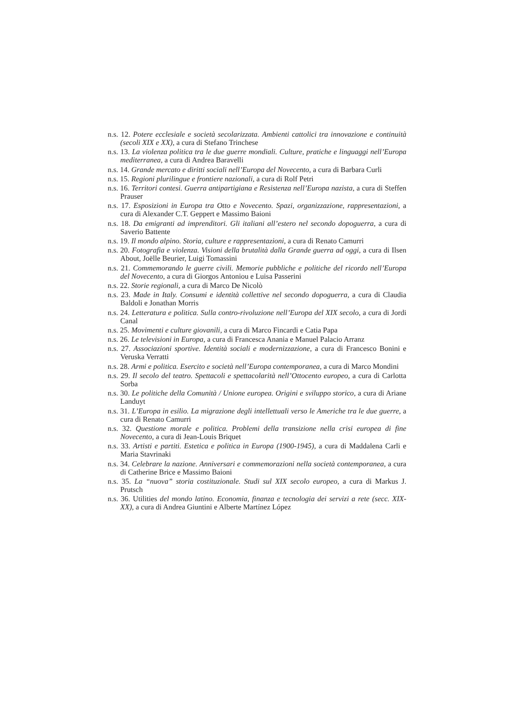n.s. 12. Potere ecclesiale e società secolarizzata. Ambienti cattolici tra innovazione e continuità (secoli XIX e XX), a cura di Stefano Trinchese
n.s. 13. La violenza politica tra le due guerre mondiali. Culture, pratiche e linguaggi nell’Europa mediterranea, a cura di Andrea Baravelli
n.s. 14. Grande mercato e diritti sociali nell’Europa del Novecento, a cura di Barbara Curli
n.s. 15. Regioni plurilingue e frontiere nazionali, a cura di Rolf Petri
n.s. 16. Territori contesi. Guerra antipartigiana e Resistenza nell’Europa nazista, a cura di Steffen Prauser
n.s. 17. Esposizioni in Europa tra Otto e Novecento. Spazi, organizzazione, rappresentazioni, a cura di Alexander C.T. Geppert e Massimo Baioni
n.s. 18. Da emigranti ad imprenditori. Gli italiani all’estero nel secondo dopoguerra, a cura di Saverio Battente
n.s. 19. Il mondo alpino. Storia, culture e rappresentazioni, a cura di Renato Camurri
n.s. 20. Fotografia e violenza. Visioni della brutalità dalla Grande guerra ad oggi, a cura di Ilsen About, Joëlle Beurier, Luigi Tomassini
n.s. 21. Commemorando le guerre civili. Memorie pubbliche e politiche del ricordo nell’Europa del Novecento, a cura di Giorgos Antoniou e Luisa Passerini
n.s. 22. Storie regionali, a cura di Marco De Nicolò
n.s. 23. Made in Italy. Consumi e identità collettive nel secondo dopoguerra, a cura di Claudia Baldoli e Jonathan Morris
n.s. 24. Letteratura e politica. Sulla contro-rivoluzione nell’Europa del XIX secolo, a cura di Jordi Canal
n.s. 25. Movimenti e culture giovanili, a cura di Marco Fincardi e Catia Papa
n.s. 26. Le televisioni in Europa, a cura di Francesca Anania e Manuel Palacio Arranz
n.s. 27. Associazioni sportive. Identità sociali e modernizzazione, a cura di Francesco Bonini e Veruska Verratti
n.s. 28. Armi e politica. Esercito e società nell’Europa contemporanea, a cura di Marco Mondini
n.s. 29. Il secolo del teatro. Spettacoli e spettacolarità nell’Ottocento europeo, a cura di Carlotta Sorba
n.s. 30. Le politiche della Comunità / Unione europea. Origini e sviluppo storico, a cura di Ariane Landuyt
n.s. 31. L’Europa in esilio. La migrazione degli intellettuali verso le Americhe tra le due guerre, a cura di Renato Camurri
n.s. 32. Questione morale e politica. Problemi della transizione nella crisi europea di fine Novecento, a cura di Jean-Louis Briquet
n.s. 33. Artisti e partiti. Estetica e politica in Europa (1900-1945), a cura di Maddalena Carli e Maria Stavrinaki
n.s. 34. Celebrare la nazione. Anniversari e commemorazioni nella società contemporanea, a cura di Catherine Brice e Massimo Baioni
n.s. 35. La “nuova” storia costituzionale. Studi sul XIX secolo europeo, a cura di Markus J. Prutsch
n.s. 36. Utilities del mondo latino. Economia, finanza e tecnologia dei servizi a rete (secc. XIX-XX), a cura di Andrea Giuntini e Alberte Martínez López